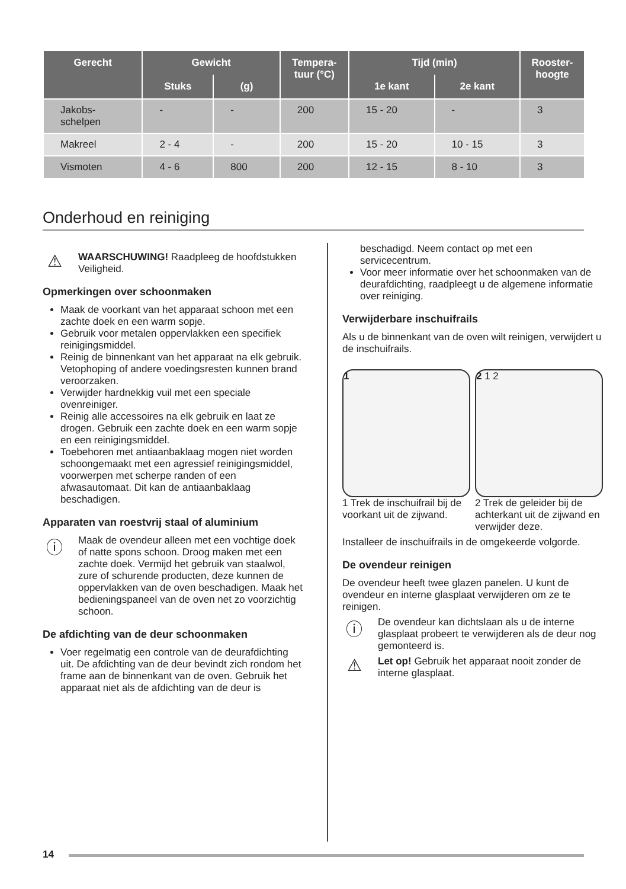| Gerecht | Gewicht | | Tempera- tuur (°C) | Tijd (min) | | Rooster- hoogte |
| --- | --- | --- | --- | --- | --- | --- |
| | Stuks | (g) | | 1e kant | 2e kant | |
| Jakobs- schelpen | - | - | 200 | 15 - 20 | - | 3 |
| Makreel | 2 - 4 | - | 200 | 15 - 20 | 10 - 15 | 3 |
| Vismoten | 4 - 6 | 800 | 200 | 12 - 15 | 8 - 10 | 3 |
Onderhoud en reiniging
⚠
WAARSCHUWING! Raadpleeg de hoofdstukken Veiligheid.
Opmerkingen over schoonmaken
Maak de voorkant van het apparaat schoon met een zachte doek en een warm sopje.
Gebruik voor metalen oppervlakken een specifiek reinigingsmiddel.
Reinig de binnenkant van het apparaat na elk gebruik. Vetophoping of andere voedingsresten kunnen brand veroorzaken.
Verwijder hardnekkig vuil met een speciale ovenreiniger.
Reinig alle accessoires na elk gebruik en laat ze drogen. Gebruik een zachte doek en een warm sopje en een reinigingsmiddel.
Toebehoren met antiaanbaklaag mogen niet worden schoongemaakt met een agressief reinigingsmiddel, voorwerpen met scherpe randen of een afwasautomaat. Dit kan de antiaanbaklaag beschadigen.
Apparaten van roestvrij staal of aluminium
ⓘ
Maak de ovendeur alleen met een vochtige doek of natte spons schoon. Droog maken met een zachte doek. Vermijd het gebruik van staalwol, zure of schurende producten, deze kunnen de oppervlakken van de oven beschadigen. Maak het bedieningspaneel van de oven net zo voorzichtig schoon.
De afdichting van de deur schoonmaken
Voer regelmatig een controle van de deurafdichting uit. De afdichting van de deur bevindt zich rondom het frame aan de binnenkant van de oven. Gebruik het apparaat niet als de afdichting van de deur is
beschadigd. Neem contact op met een servicecentrum.
Voor meer informatie over het schoonmaken van de deurafdichting, raadpleegt u de algemene informatie over reiniging.
Verwijderbare inschuifrails
Als u de binnenkant van de oven wilt reinigen, verwijdert u de inschuifrails.
1 2 1 2
1 Trek de inschuifrail bij de voorkant uit de zijwand.
2 Trek de geleider bij de achterkant uit de zijwand en verwijder deze.
Installeer de inschuifrails in de omgekeerde volgorde.
De ovendeur reinigen
De ovendeur heeft twee glazen panelen. U kunt de ovendeur en interne glasplaat verwijderen om ze te reinigen.
ⓘ
De ovendeur kan dichtslaan als u de interne glasplaat probeert te verwijderen als de deur nog gemonteerd is.
⚠
Let op! Gebruik het apparaat nooit zonder de interne glasplaat.
14